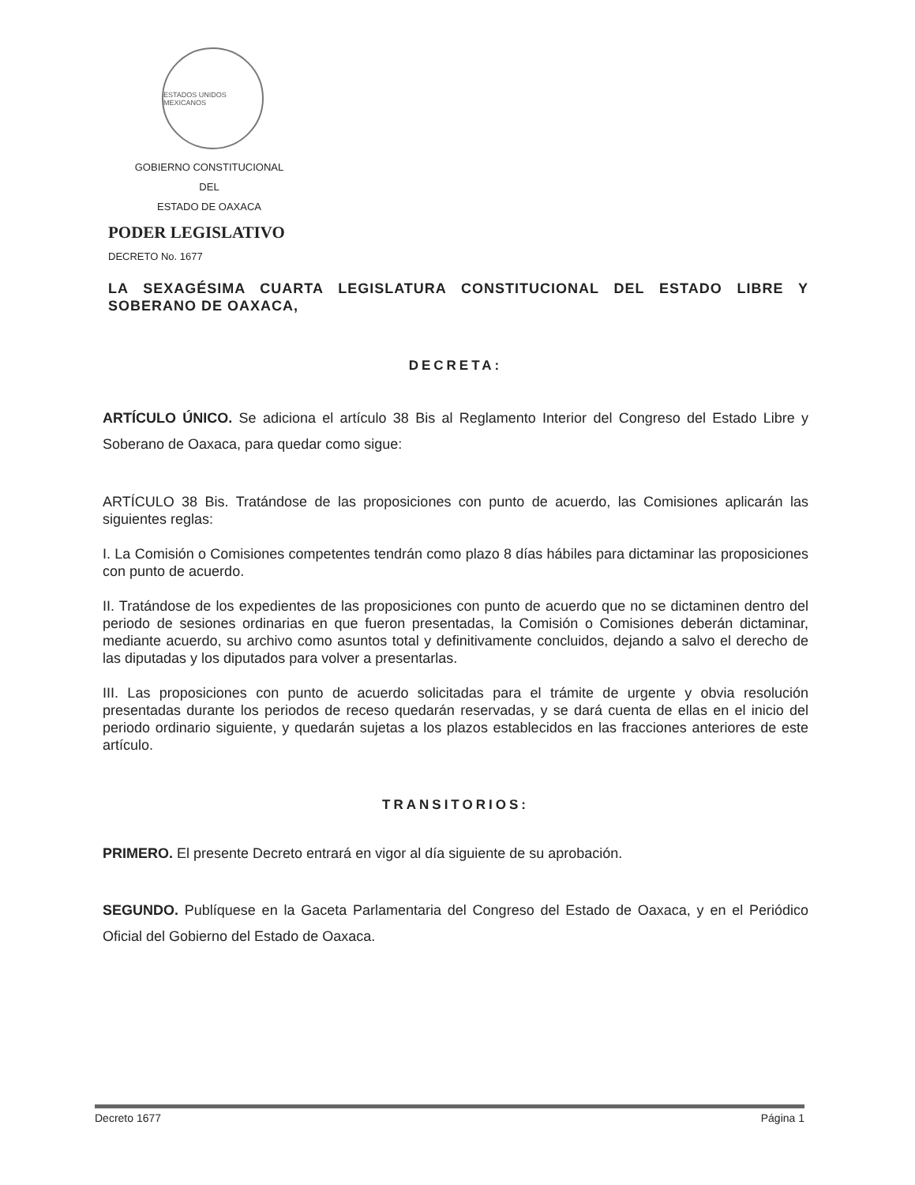ESTADOS UNIDOS MEXICANOS
GOBIERNO CONSTITUCIONAL
DEL
ESTADO DE OAXACA
PODER LEGISLATIVO
DECRETO No. 1677
LA SEXAGÉSIMA CUARTA LEGISLATURA CONSTITUCIONAL DEL ESTADO LIBRE Y SOBERANO DE OAXACA,
DECRETA:
ARTÍCULO ÚNICO. Se adiciona el artículo 38 Bis al Reglamento Interior del Congreso del Estado Libre y Soberano de Oaxaca, para quedar como sigue:
ARTÍCULO 38 Bis. Tratándose de las proposiciones con punto de acuerdo, las Comisiones aplicarán las siguientes reglas:
I. La Comisión o Comisiones competentes tendrán como plazo 8 días hábiles para dictaminar las proposiciones con punto de acuerdo.
II. Tratándose de los expedientes de las proposiciones con punto de acuerdo que no se dictaminen dentro del periodo de sesiones ordinarias en que fueron presentadas, la Comisión o Comisiones deberán dictaminar, mediante acuerdo, su archivo como asuntos total y definitivamente concluidos, dejando a salvo el derecho de las diputadas y los diputados para volver a presentarlas.
III. Las proposiciones con punto de acuerdo solicitadas para el trámite de urgente y obvia resolución presentadas durante los periodos de receso quedarán reservadas, y se dará cuenta de ellas en el inicio del periodo ordinario siguiente, y quedarán sujetas a los plazos establecidos en las fracciones anteriores de este artículo.
TRANSITORIOS:
PRIMERO. El presente Decreto entrará en vigor al día siguiente de su aprobación.
SEGUNDO. Publíquese en la Gaceta Parlamentaria del Congreso del Estado de Oaxaca, y en el Periódico Oficial del Gobierno del Estado de Oaxaca.
Decreto 1677 Página 1